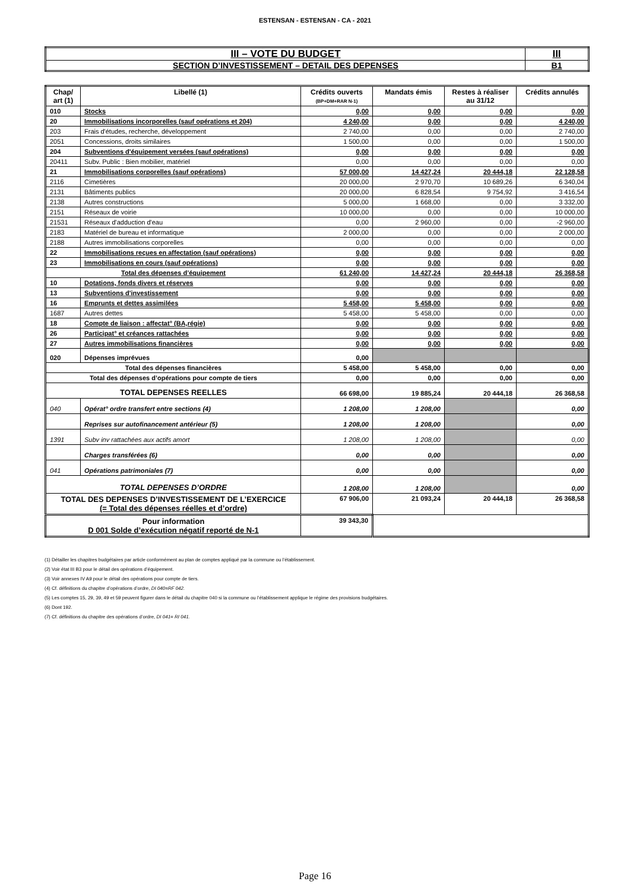ESTENSAN - ESTENSAN - CA - 2021
| III – VOTE DU BUDGET | III |
| SECTION D’INVESTISSEMENT – DETAIL DES DEPENSES | B1 |
| Chap/ art (1) | Libellé (1) | Crédits ouverts (BP+DM+RAR N-1) | Mandats émis | Restes à réaliser au 31/12 | Crédits annulés |
| --- | --- | --- | --- | --- | --- |
| 010 | Stocks | 0,00 | 0,00 | 0,00 | 0,00 |
| 20 | Immobilisations incorporelles (sauf opérations et 204) | 4 240,00 | 0,00 | 0,00 | 4 240,00 |
| 203 | Frais d'études, recherche, développement | 2 740,00 | 0,00 | 0,00 | 2 740,00 |
| 2051 | Concessions, droits similaires | 1 500,00 | 0,00 | 0,00 | 1 500,00 |
| 204 | Subventions d'équipement versées (sauf opérations) | 0,00 | 0,00 | 0,00 | 0,00 |
| 20411 | Subv. Public : Bien mobilier, matériel | 0,00 | 0,00 | 0,00 | 0,00 |
| 21 | Immobilisations corporelles (sauf opérations) | 57 000,00 | 14 427,24 | 20 444,18 | 22 128,58 |
| 2116 | Cimetières | 20 000,00 | 2 970,70 | 10 689,26 | 6 340,04 |
| 2131 | Bâtiments publics | 20 000,00 | 6 828,54 | 9 754,92 | 3 416,54 |
| 2138 | Autres constructions | 5 000,00 | 1 668,00 | 0,00 | 3 332,00 |
| 2151 | Réseaux de voirie | 10 000,00 | 0,00 | 0,00 | 10 000,00 |
| 21531 | Réseaux d'adduction d'eau | 0,00 | 2 960,00 | 0,00 | -2 960,00 |
| 2183 | Matériel de bureau et informatique | 2 000,00 | 0,00 | 0,00 | 2 000,00 |
| 2188 | Autres immobilisations corporelles | 0,00 | 0,00 | 0,00 | 0,00 |
| 22 | Immobilisations reçues en affectation (sauf opérations) | 0,00 | 0,00 | 0,00 | 0,00 |
| 23 | Immobilisations en cours (sauf opérations) | 0,00 | 0,00 | 0,00 | 0,00 |
| Total des dépenses d’équipement | | 61 240,00 | 14 427,24 | 20 444,18 | 26 368,58 |
| 10 | Dotations, fonds divers et réserves | 0,00 | 0,00 | 0,00 | 0,00 |
| 13 | Subventions d'investissement | 0,00 | 0,00 | 0,00 | 0,00 |
| 16 | Emprunts et dettes assimilées | 5 458,00 | 5 458,00 | 0,00 | 0,00 |
| 1687 | Autres dettes | 5 458,00 | 5 458,00 | 0,00 | 0,00 |
| 18 | Compte de liaison : affectat° (BA,régie) | 0,00 | 0,00 | 0,00 | 0,00 |
| 26 | Participat° et créances rattachées | 0,00 | 0,00 | 0,00 | 0,00 |
| 27 | Autres immobilisations financières | 0,00 | 0,00 | 0,00 | 0,00 |
| 020 | Dépenses imprévues | 0,00 | | | |
| Total des dépenses financières | | 5 458,00 | 5 458,00 | 0,00 | 0,00 |
| Total des dépenses d’opérations pour compte de tiers | | 0,00 | 0,00 | 0,00 | 0,00 |
| TOTAL DEPENSES REELLES | | 66 698,00 | 19 885,24 | 20 444,18 | 26 368,58 |
| 040 | Opérat° ordre transfert entre sections (4) | 1 208,00 | 1 208,00 | | 0,00 |
| | Reprises sur autofinancement antérieur (5) | 1 208,00 | 1 208,00 | | 0,00 |
| 1391 | Subv inv rattachées aux actifs amort | 1 208,00 | 1 208,00 | | 0,00 |
| | Charges transférées (6) | 0,00 | 0,00 | | 0,00 |
| 041 | Opérations patrimoniales (7) | 0,00 | 0,00 | | 0,00 |
| TOTAL DEPENSES D’ORDRE | | 1 208,00 | 1 208,00 | | 0,00 |
| TOTAL DES DEPENSES D’INVESTISSEMENT DE L’EXERCICE (= Total des dépenses réelles et d’ordre) | | 67 906,00 | 21 093,24 | 20 444,18 | 26 368,58 |
| Pour information D 001 Solde d’exécution négatif reporté de N-1 | | 39 343,30 | | | |
(1) Détailler les chapitres budgétaires par article conformément au plan de comptes appliqué par la commune ou l’établissement.
(2) Voir état III B3 pour le détail des opérations d’équipement.
(3) Voir annexes IV A9 pour le détail des opérations pour compte de tiers.
(4) Cf. définitions du chapitre d’opérations d’ordre, DI 040=RF 042.
(5) Les comptes 15, 29, 39, 49 et 59 peuvent figurer dans le détail du chapitre 040 si la commune ou l’établissement applique le régime des provisions budgétaires.
(6) Dont 192.
(7) Cf. définitions du chapitre des opérations d’ordre, DI 041= RI 041.
Page 16